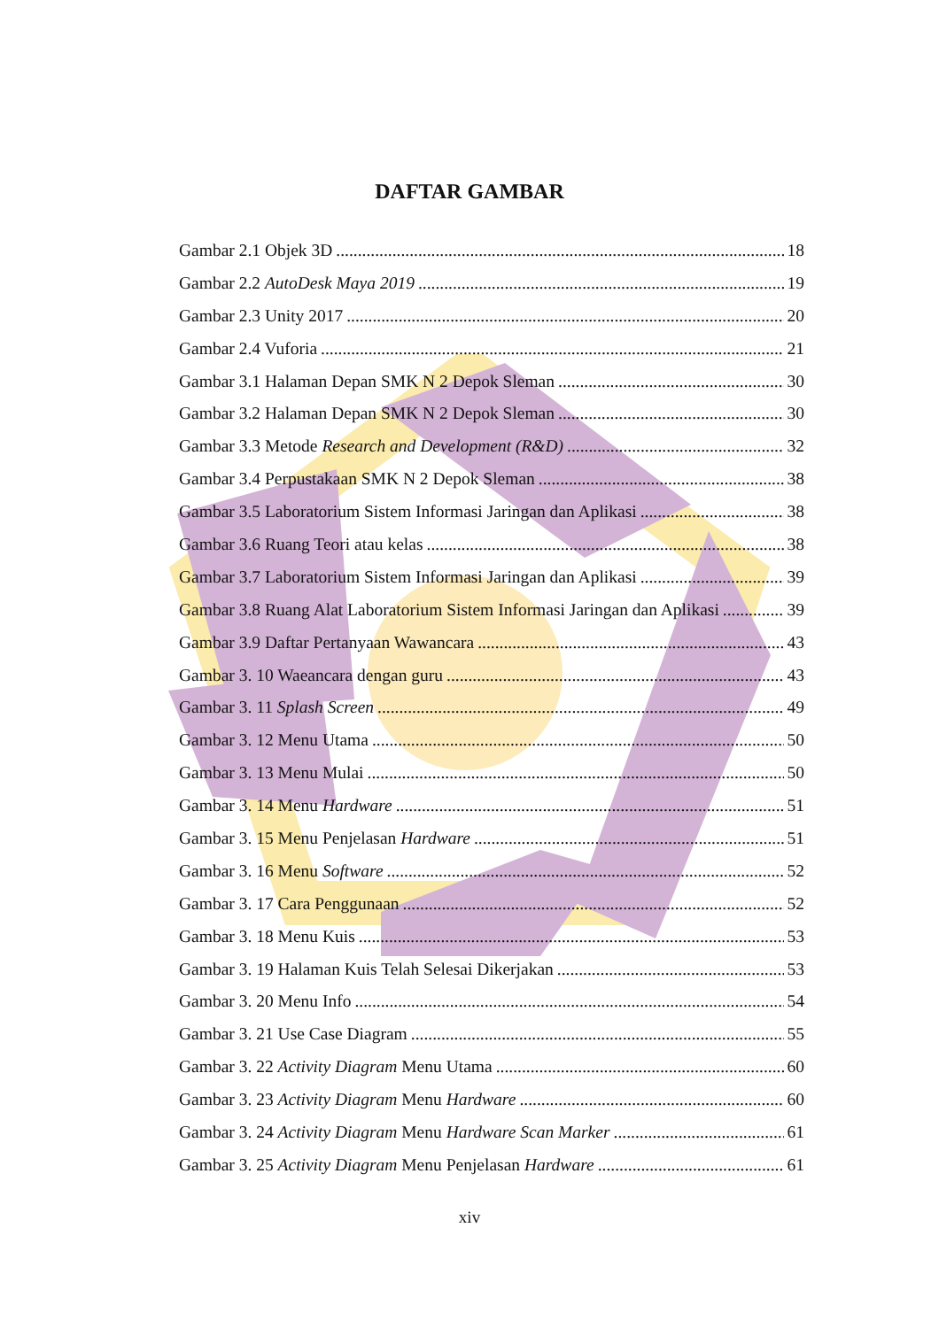DAFTAR GAMBAR
Gambar 2.1 Objek 3D 18
Gambar 2.2 AutoDesk Maya 2019 19
Gambar 2.3 Unity 2017 20
Gambar 2.4 Vuforia 21
Gambar 3.1 Halaman Depan SMK N 2 Depok Sleman 30
Gambar 3.2 Halaman Depan SMK N 2 Depok Sleman 30
Gambar 3.3 Metode Research and Development (R&D) 32
Gambar 3.4 Perpustakaan SMK N 2 Depok Sleman 38
Gambar 3.5 Laboratorium Sistem Informasi Jaringan dan Aplikasi 38
Gambar 3.6 Ruang Teori atau kelas 38
Gambar 3.7 Laboratorium Sistem Informasi Jaringan dan Aplikasi 39
Gambar 3.8 Ruang Alat Laboratorium Sistem Informasi Jaringan dan Aplikasi 39
Gambar 3.9 Daftar Pertanyaan Wawancara 43
Gambar 3. 10 Waeancara dengan guru 43
Gambar 3. 11 Splash Screen 49
Gambar 3. 12 Menu Utama 50
Gambar 3. 13 Menu Mulai 50
Gambar 3. 14 Menu Hardware 51
Gambar 3. 15 Menu Penjelasan Hardware 51
Gambar 3. 16 Menu Software 52
Gambar 3. 17 Cara Penggunaan 52
Gambar 3. 18 Menu Kuis 53
Gambar 3. 19 Halaman Kuis Telah Selesai Dikerjakan 53
Gambar 3. 20 Menu Info 54
Gambar 3. 21 Use Case Diagram 55
Gambar 3. 22 Activity Diagram Menu Utama 60
Gambar 3. 23 Activity Diagram Menu Hardware 60
Gambar 3. 24 Activity Diagram Menu Hardware Scan Marker 61
Gambar 3. 25 Activity Diagram Menu Penjelasan Hardware 61
xiv